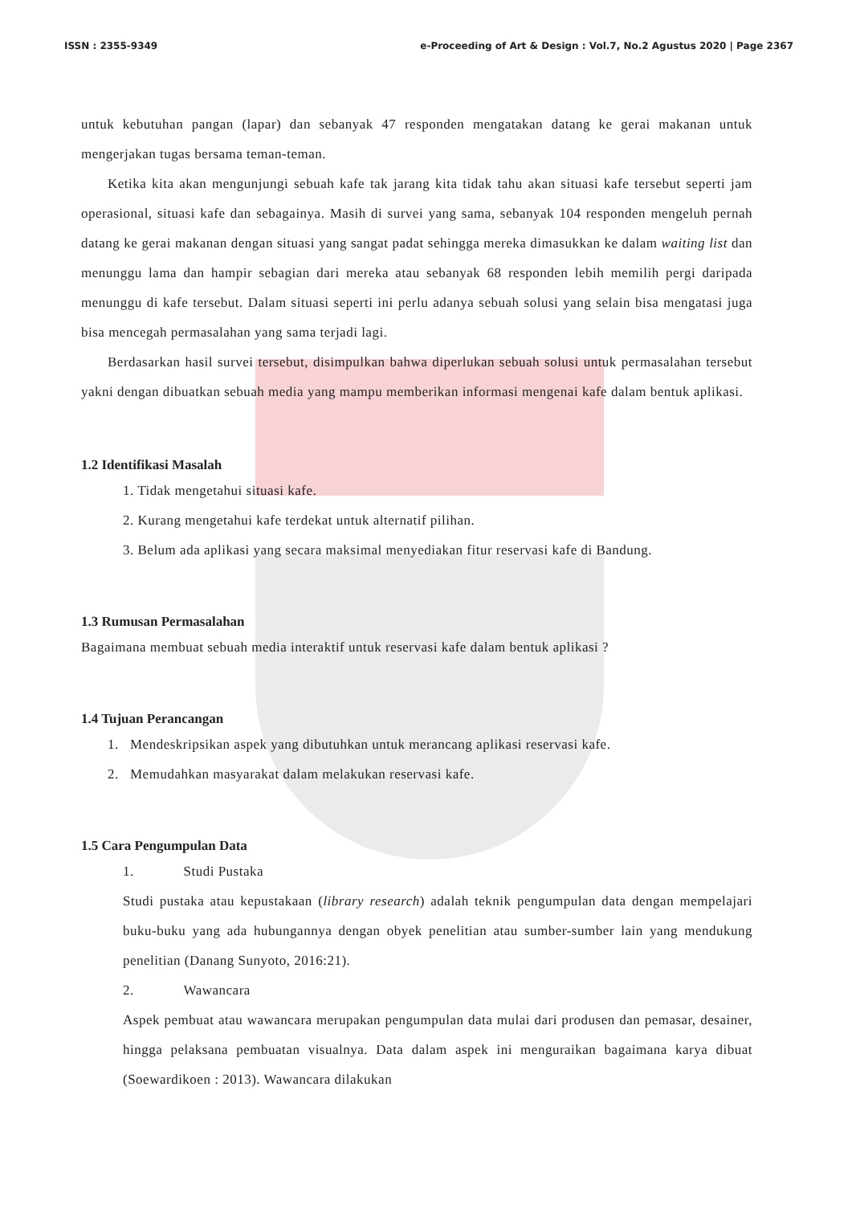ISSN : 2355-9349 e-Proceeding of Art & Design : Vol.7, No.2 Agustus 2020 | Page 2367
untuk kebutuhan pangan (lapar) dan sebanyak 47 responden mengatakan datang ke gerai makanan untuk mengerjakan tugas bersama teman-teman.
Ketika kita akan mengunjungi sebuah kafe tak jarang kita tidak tahu akan situasi kafe tersebut seperti jam operasional, situasi kafe dan sebagainya. Masih di survei yang sama, sebanyak 104 responden mengeluh pernah datang ke gerai makanan dengan situasi yang sangat padat sehingga mereka dimasukkan ke dalam waiting list dan menunggu lama dan hampir sebagian dari mereka atau sebanyak 68 responden lebih memilih pergi daripada menunggu di kafe tersebut. Dalam situasi seperti ini perlu adanya sebuah solusi yang selain bisa mengatasi juga bisa mencegah permasalahan yang sama terjadi lagi.
Berdasarkan hasil survei tersebut, disimpulkan bahwa diperlukan sebuah solusi untuk permasalahan tersebut yakni dengan dibuatkan sebuah media yang mampu memberikan informasi mengenai kafe dalam bentuk aplikasi.
1.2 Identifikasi Masalah
1. Tidak mengetahui situasi kafe.
2. Kurang mengetahui kafe terdekat untuk alternatif pilihan.
3. Belum ada aplikasi yang secara maksimal menyediakan fitur reservasi kafe di Bandung.
1.3 Rumusan Permasalahan
Bagaimana membuat sebuah media interaktif untuk reservasi kafe dalam bentuk aplikasi ?
1.4 Tujuan Perancangan
1. Mendeskripsikan aspek yang dibutuhkan untuk merancang aplikasi reservasi kafe.
2. Memudahkan masyarakat dalam melakukan reservasi kafe.
1.5 Cara Pengumpulan Data
1. Studi Pustaka
Studi pustaka atau kepustakaan (library research) adalah teknik pengumpulan data dengan mempelajari buku-buku yang ada hubungannya dengan obyek penelitian atau sumber-sumber lain yang mendukung penelitian (Danang Sunyoto, 2016:21).
2. Wawancara
Aspek pembuat atau wawancara merupakan pengumpulan data mulai dari produsen dan pemasar, desainer, hingga pelaksana pembuatan visualnya. Data dalam aspek ini menguraikan bagaimana karya dibuat (Soewardikoen : 2013). Wawancara dilakukan